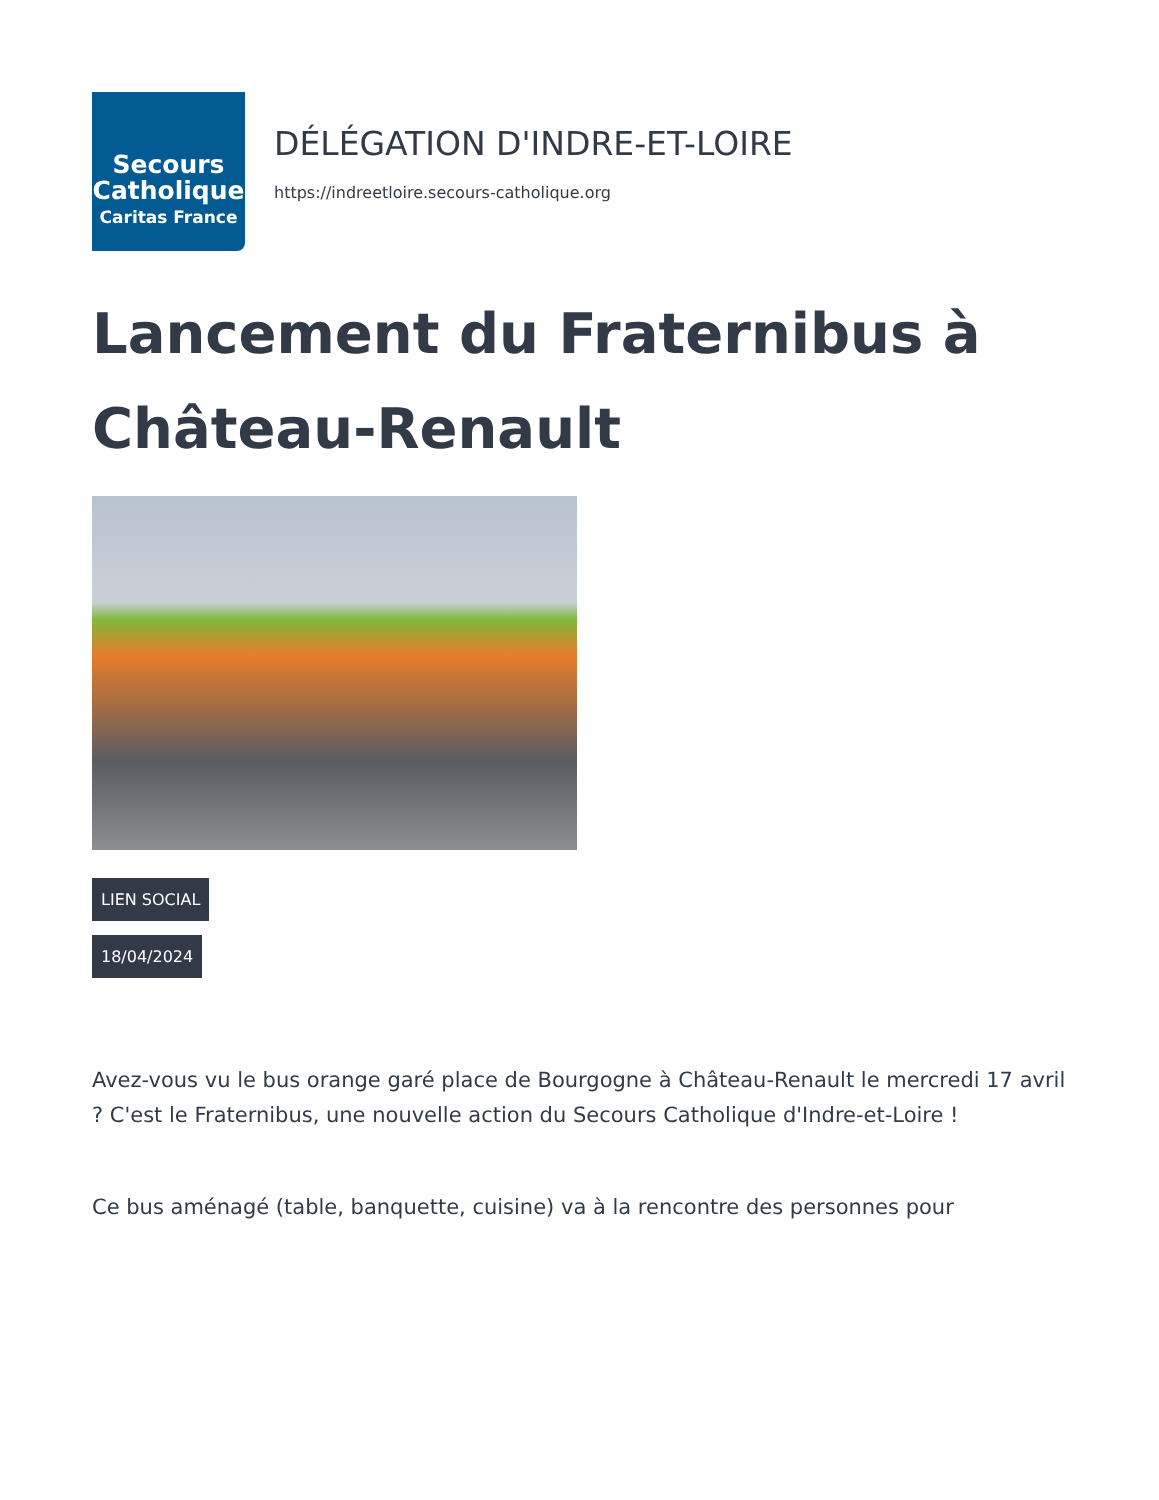Secours
Catholique
Caritas France
DÉLÉGATION D'INDRE-ET-LOIRE
https://indreetloire.secours-catholique.org
Lancement du Fraternibus à Château-Renault
LIEN SOCIAL
18/04/2024
Avez-vous vu le bus orange garé place de Bourgogne à Château-Renault le mercredi 17 avril ? C'est le Fraternibus, une nouvelle action du Secours Catholique d'Indre-et-Loire !
Ce bus aménagé (table, banquette, cuisine) va à la rencontre des personnes pour